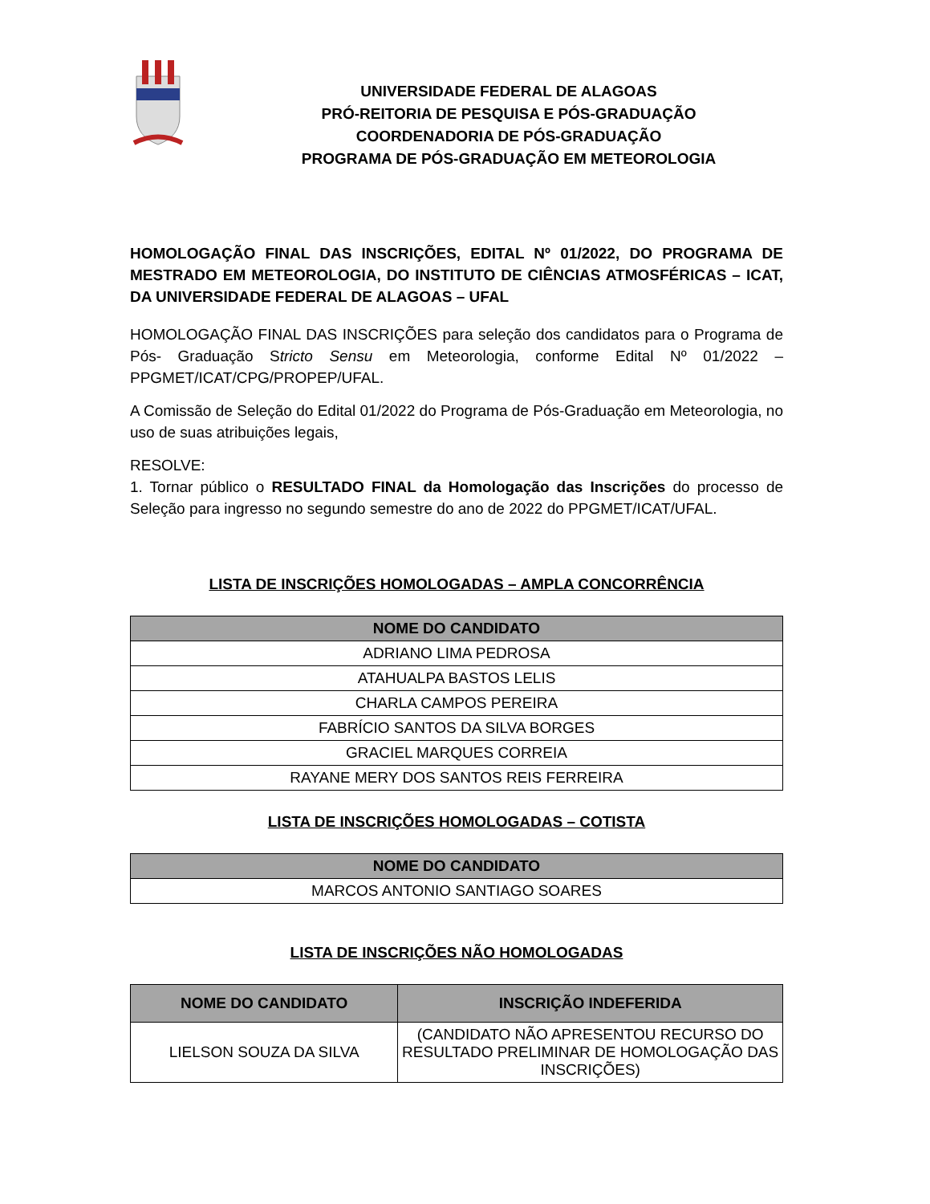UNIVERSIDADE FEDERAL DE ALAGOAS
PRÓ-REITORIA DE PESQUISA E PÓS-GRADUAÇÃO
COORDENADORIA DE PÓS-GRADUAÇÃO
PROGRAMA DE PÓS-GRADUAÇÃO EM METEOROLOGIA
HOMOLOGAÇÃO FINAL DAS INSCRIÇÕES, EDITAL Nº 01/2022, DO PROGRAMA DE MESTRADO EM METEOROLOGIA, DO INSTITUTO DE CIÊNCIAS ATMOSFÉRICAS – ICAT, DA UNIVERSIDADE FEDERAL DE ALAGOAS – UFAL
HOMOLOGAÇÃO FINAL DAS INSCRIÇÕES para seleção dos candidatos para o Programa de Pós- Graduação Stricto Sensu em Meteorologia, conforme Edital Nº 01/2022 – PPGMET/ICAT/CPG/PROPEP/UFAL.
A Comissão de Seleção do Edital 01/2022 do Programa de Pós-Graduação em Meteorologia, no uso de suas atribuições legais,
RESOLVE:
1. Tornar público o RESULTADO FINAL da Homologação das Inscrições do processo de Seleção para ingresso no segundo semestre do ano de 2022 do PPGMET/ICAT/UFAL.
LISTA DE INSCRIÇÕES HOMOLOGADAS – AMPLA CONCORRÊNCIA
| NOME DO CANDIDATO |
| --- |
| ADRIANO LIMA PEDROSA |
| ATAHUALPA BASTOS LELIS |
| CHARLA CAMPOS PEREIRA |
| FABRÍCIO SANTOS DA SILVA BORGES |
| GRACIEL MARQUES CORREIA |
| RAYANE MERY DOS SANTOS REIS FERREIRA |
LISTA DE INSCRIÇÕES HOMOLOGADAS – COTISTA
| NOME DO CANDIDATO |
| --- |
| MARCOS ANTONIO SANTIAGO SOARES |
LISTA DE INSCRIÇÕES NÃO HOMOLOGADAS
| NOME DO CANDIDATO | INSCRIÇÃO INDEFERIDA |
| --- | --- |
| LIELSON SOUZA DA SILVA | (CANDIDATO NÃO APRESENTOU RECURSO DO RESULTADO PRELIMINAR DE HOMOLOGAÇÃO DAS INSCRIÇÕES) |